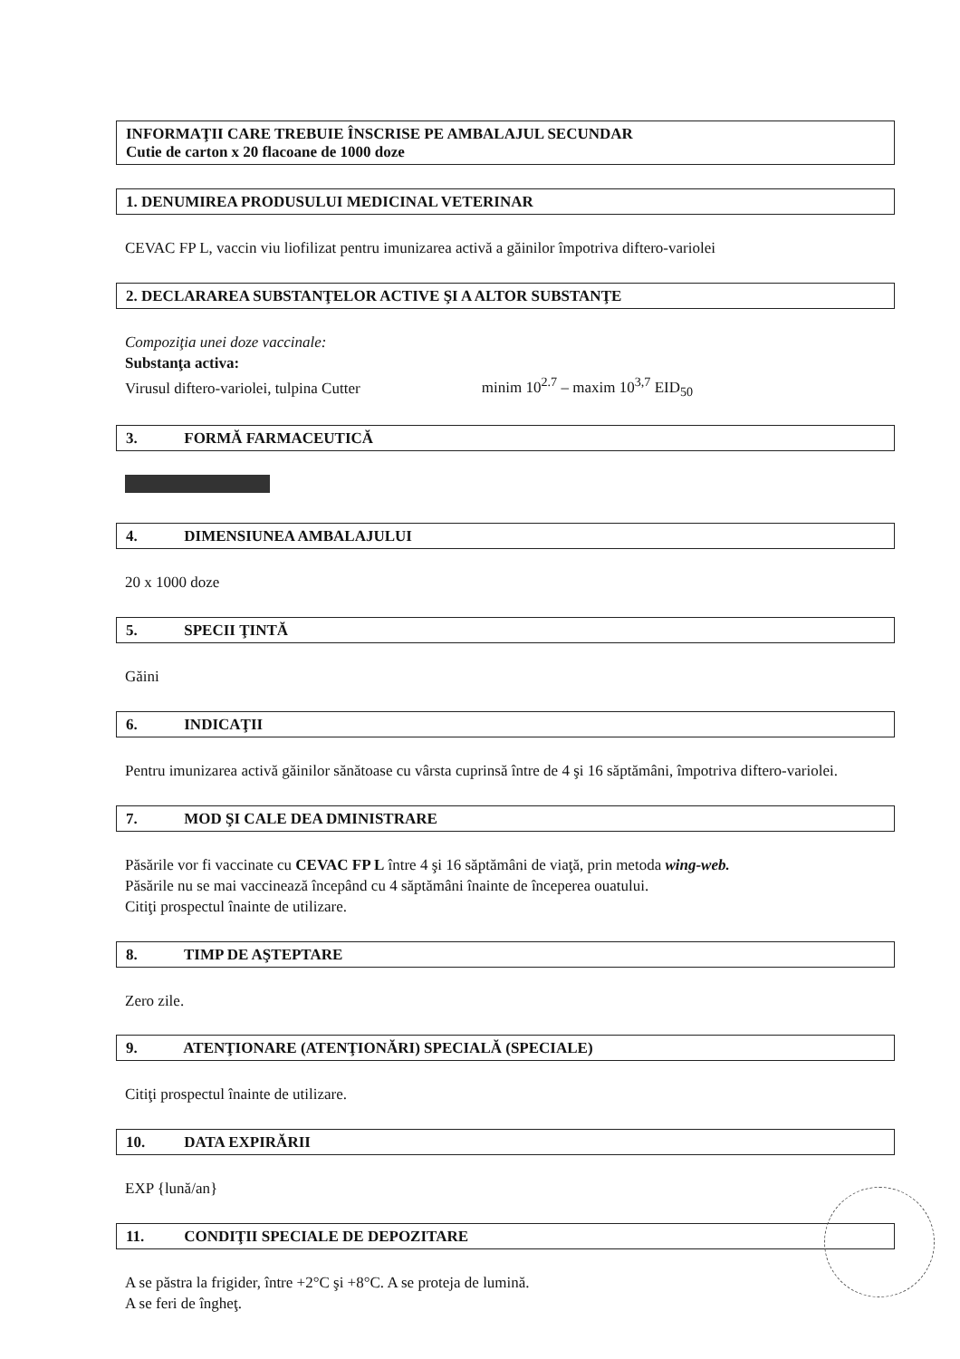INFORMAŢII CARE TREBUIE ÎNSCRISE PE AMBALAJUL SECUNDAR
Cutie de carton x 20 flacoane de 1000 doze
1. DENUMIREA PRODUSULUI MEDICINAL VETERINAR
CEVAC FP L, vaccin viu liofilizat pentru imunizarea activă a găinilor împotriva diftero-variolei
2. DECLARAREA SUBSTANŢELOR ACTIVE ŞI A ALTOR SUBSTANŢE
Compoziţia unei doze vaccinale:
Substanţa activa:
Virusul diftero-variolei, tulpina Cutter minim 10<sup>2.7</sup> – maxim 10<sup>3,7</sup> EID<sub>50</sub>
3. FORMĂ FARMACEUTICĂ
4. DIMENSIUNEA AMBALAJULUI
20 x 1000 doze
5. SPECII ŢINTĂ
Găini
6. INDICAŢII
Pentru imunizarea activă găinilor sănătoase cu vârsta cuprinsă între de 4 şi 16 săptămâni, împotriva diftero-variolei.
7. MOD ŞI CALE DEA DMINISTRARE
Păsările vor fi vaccinate cu CEVAC FP L între 4 şi 16 săptămâni de viaţă, prin metoda wing-web.
Păsările nu se mai vaccinează începând cu 4 săptămâni înainte de începerea ouatului.
Citiţi prospectul înainte de utilizare.
8. TIMP DE AŞTEPTARE
Zero zile.
9. ATENŢIONARE (ATENŢIONĂRI) SPECIALĂ (SPECIALE)
Citiţi prospectul înainte de utilizare.
10. DATA EXPIRĂRII
EXP {lună/an}
11. CONDIŢII SPECIALE DE DEPOZITARE
A se păstra la frigider, între +2°C şi +8°C. A se proteja de lumină.
A se feri de îngheţ.